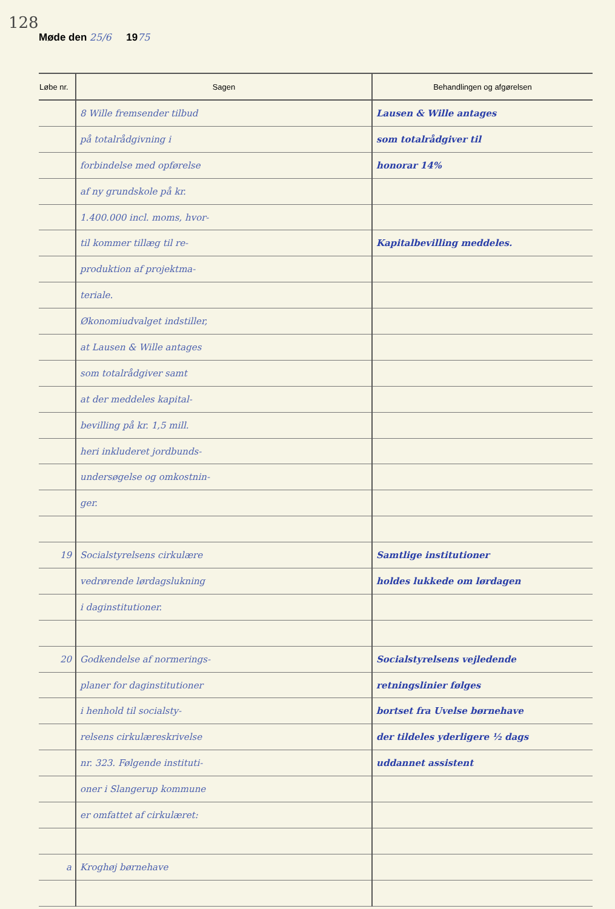128
Møde den 25/6 1975
| Løbe nr. | Sagen | Behandlingen og afgørelsen |
| --- | --- | --- |
| | 8 Wille fremsender tilbud | Lausen & Wille antages |
| | på totalrådgivning i | som totalrådgiver til |
| | forbindelse med opførelse | honorar 14% |
| | af ny grundskole på kr. | |
| | 1.400.000 incl. moms, hvor- | |
| | til kommer tillæg til re- | Kapitalbevilling meddeles. |
| | produktion af projektma- | |
| | teriale. | |
| | Økonomiudvalget indstiller, | |
| | at Lausen & Wille antages | |
| | som totalrådgiver samt | |
| | at der meddeles kapital- | |
| | bevilling på kr. 1,5 mill. | |
| | heri inkluderet jordbunds- | |
| | undersøgelse og omkostnin- | |
| | ger. | |
| 19 | Socialstyrelsens cirkulære | Samtlige institutioner |
| | vedrørende lørdagslukning | holdes lukkede om lørdagen |
| | i daginstitutioner. | |
| 20 | Godkendelse af normerings- | Socialstyrelsens vejledende |
| | planer for daginstitutioner | retningslinier følges |
| | i henhold til socialsty- | bortset fra Uvelse børnehave |
| | relsens cirkulæreskrivelse | der tildeles yderligere ½ dags |
| | nr. 323. Følgende instituti- | uddannet assistent |
| | oner i Slangerup kommune | |
| | er omfattet af cirkulæret: | |
| a | Kroghøj børnehave | |